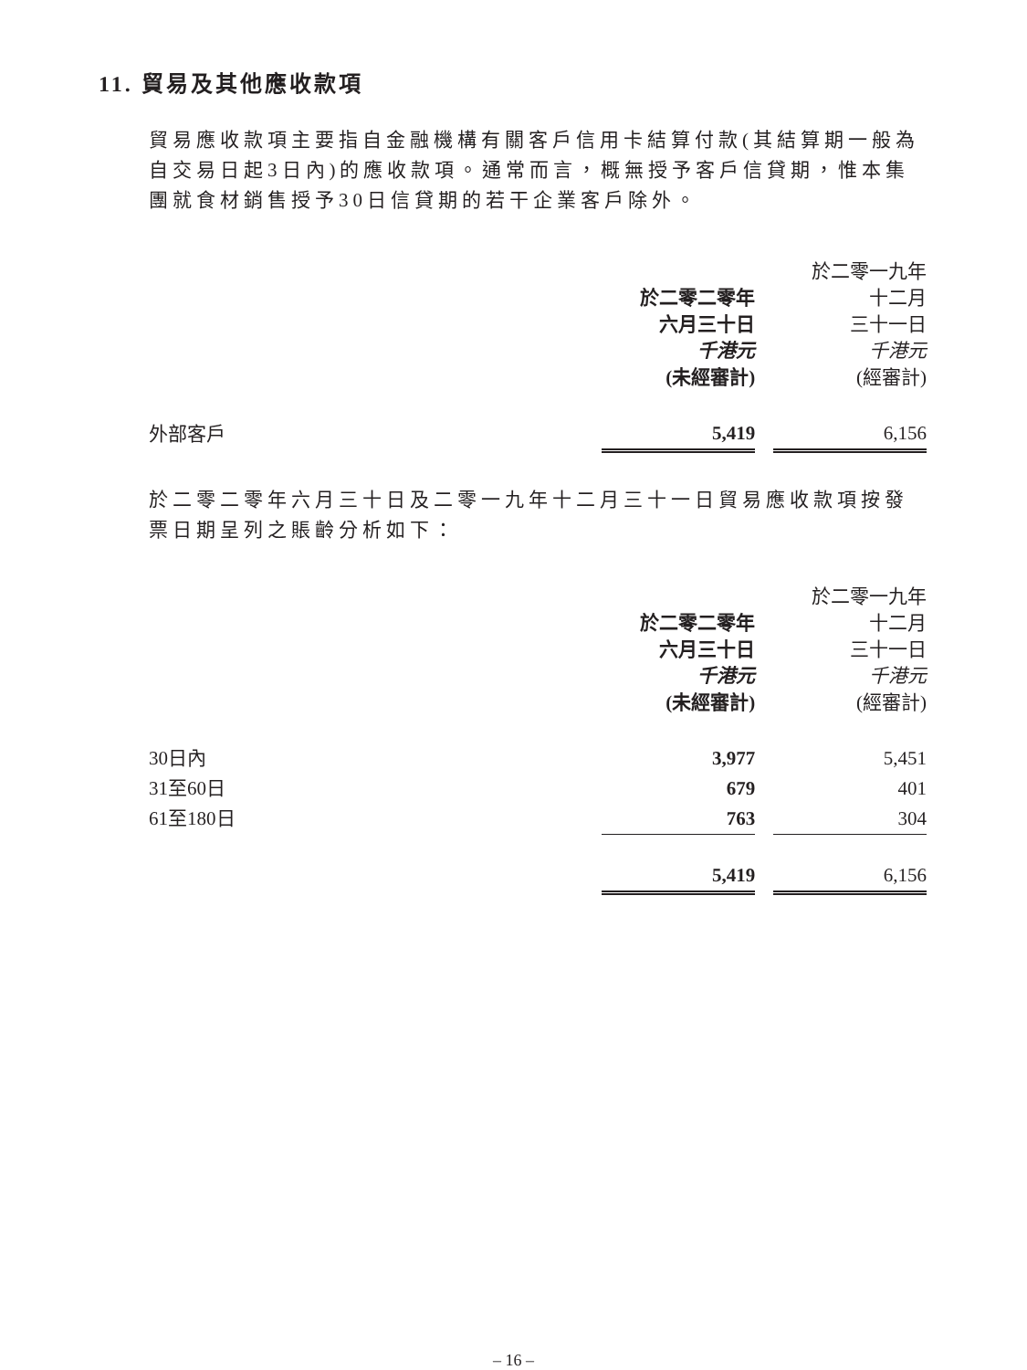11. 貿易及其他應收款項
貿易應收款項主要指自金融機構有關客戶信用卡結算付款(其結算期一般為自交易日起3日內)的應收款項。通常而言，概無授予客戶信貸期，惟本集團就食材銷售授予30日信貸期的若干企業客戶除外。
| | 於二零二零年 六月三十日 千港元 (未經審計) | | 於二零一九年 十二月 三十一日 千港元 (經審計) |
| --- | --- | --- | --- |
| 外部客戶 | 5,419 | | 6,156 |
於二零二零年六月三十日及二零一九年十二月三十一日貿易應收款項按發票日期呈列之賬齡分析如下：
| | 於二零二零年 六月三十日 千港元 (未經審計) | | 於二零一九年 十二月 三十一日 千港元 (經審計) |
| --- | --- | --- | --- |
| 30日內 | 3,977 | | 5,451 |
| 31至60日 | 679 | | 401 |
| 61至180日 | 763 | | 304 |
| | 5,419 | | 6,156 |
– 16 –